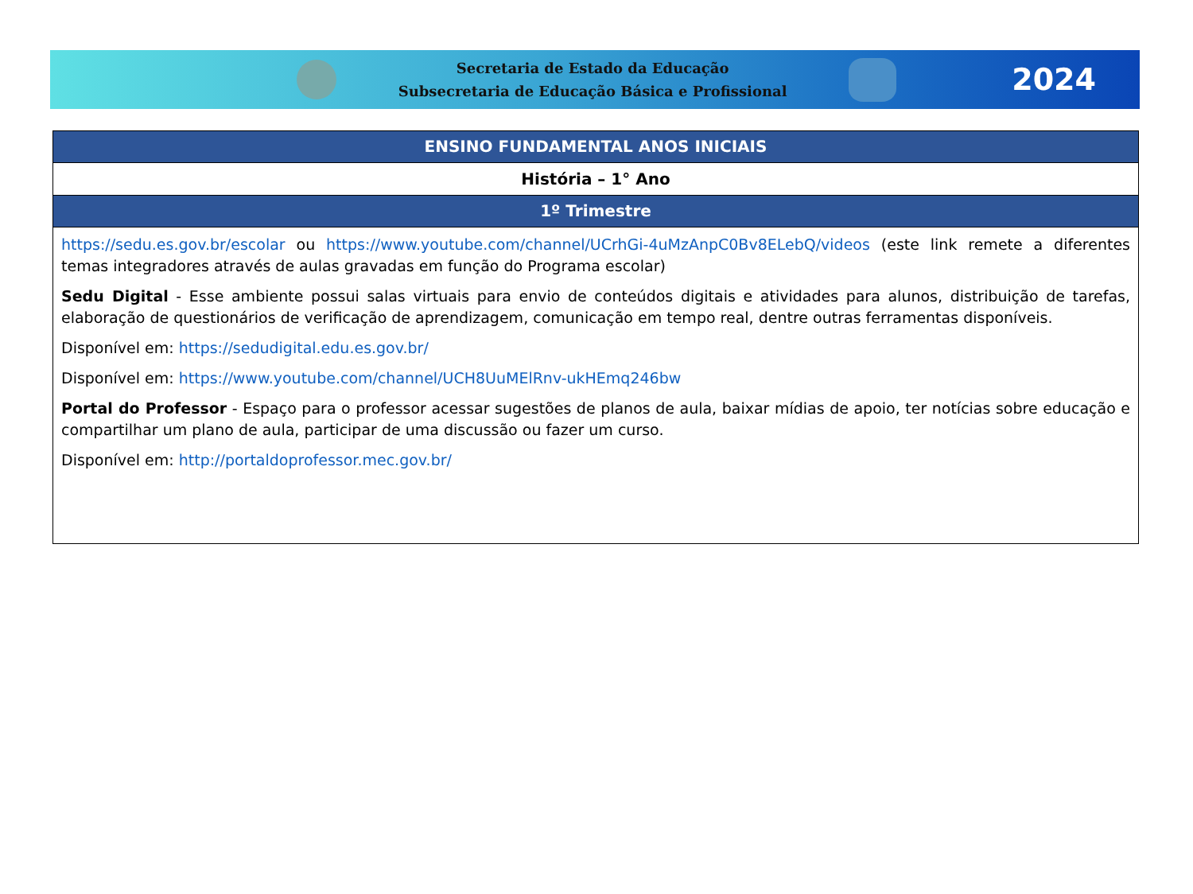Secretaria de Estado da Educação
Subsecretaria de Educação Básica e Profissional
2024
| ENSINO FUNDAMENTAL ANOS INICIAIS |
| --- |
| História – 1° Ano |
| 1º Trimestre |
| https://sedu.es.gov.br/escolar ou https://www.youtube.com/channel/UCrhGi-4uMzAnpC0Bv8ELebQ/videos (este link remete a diferentes temas integradores através de aulas gravadas em função do Programa escolar) Sedu Digital - Esse ambiente possui salas virtuais para envio de conteúdos digitais e atividades para alunos, distribuição de tarefas, elaboração de questionários de verificação de aprendizagem, comunicação em tempo real, dentre outras ferramentas disponíveis. Disponível em: https://sedudigital.edu.es.gov.br/ Disponível em: https://www.youtube.com/channel/UCH8UuMElRnv-ukHEmq246bw Portal do Professor - Espaço para o professor acessar sugestões de planos de aula, baixar mídias de apoio, ter notícias sobre educação e compartilhar um plano de aula, participar de uma discussão ou fazer um curso. Disponível em: http://portaldoprofessor.mec.gov.br/ |